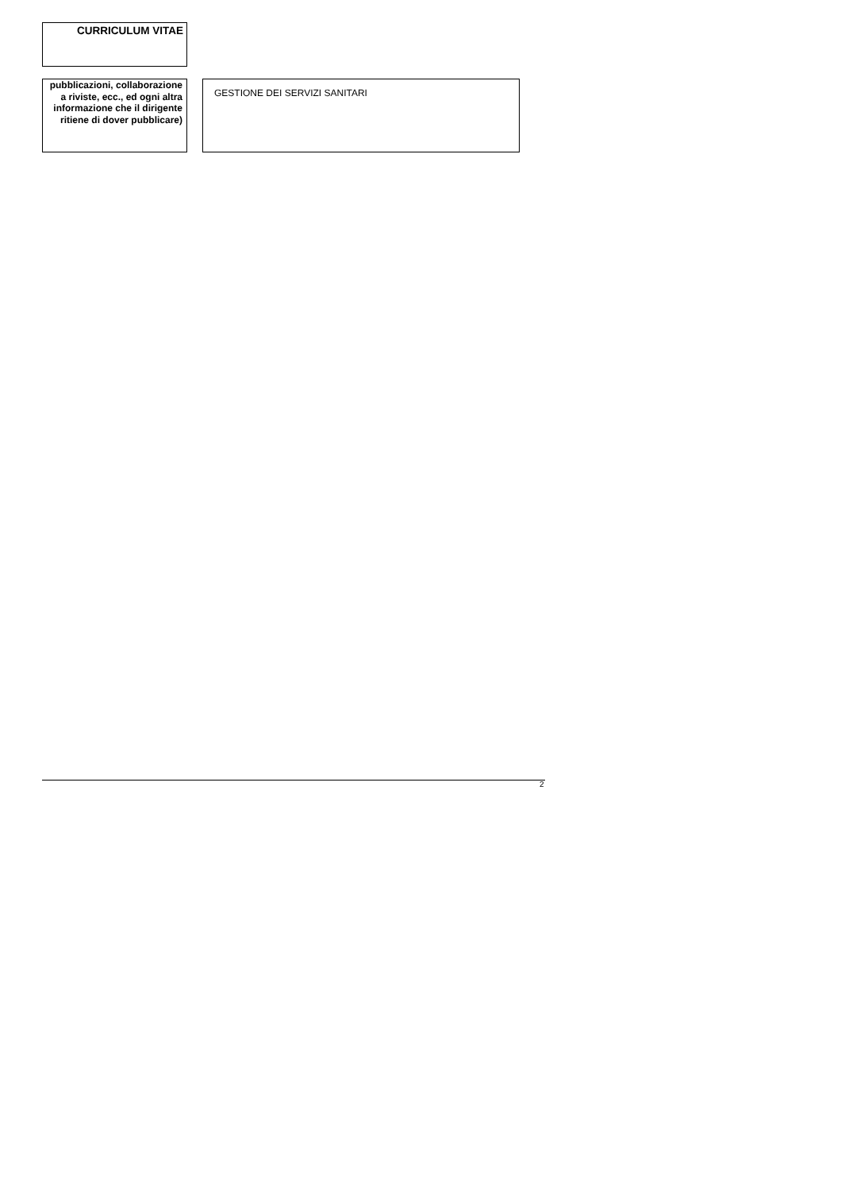CURRICULUM VITAE
| pubblicazioni, collaborazione a riviste, ecc., ed ogni altra informazione che il dirigente ritiene di dover pubblicare) | | GESTIONE DEI SERVIZI SANITARI |
2